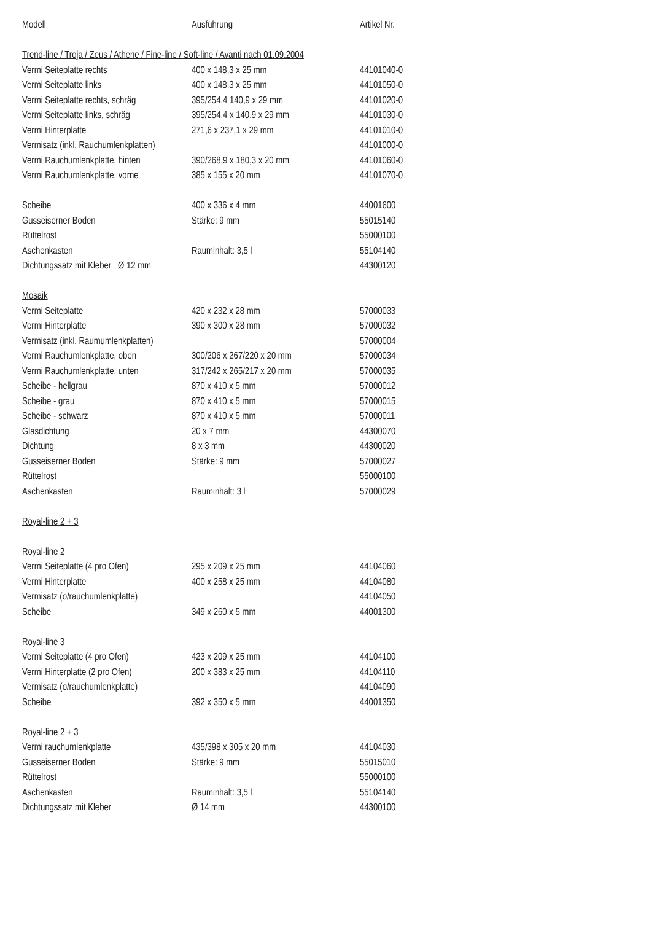| Modell | Ausführung | Artikel Nr. |
| --- | --- | --- |
| Trend-line / Troja / Zeus / Athene / Fine-line / Soft-line / Avanti nach 01.09.2004 | | |
| Vermi Seiteplatte rechts | 400 x 148,3 x 25 mm | 44101040-0 |
| Vermi Seiteplatte links | 400 x 148,3 x 25 mm | 44101050-0 |
| Vermi Seiteplatte rechts, schräg | 395/254,4 140,9 x 29 mm | 44101020-0 |
| Vermi Seiteplatte links, schräg | 395/254,4 x 140,9 x 29 mm | 44101030-0 |
| Vermi Hinterplatte | 271,6 x 237,1 x 29 mm | 44101010-0 |
| Vermisatz (inkl. Rauchumlenkplatten) | | 44101000-0 |
| Vermi Rauchumlenkplatte, hinten | 390/268,9 x 180,3 x 20 mm | 44101060-0 |
| Vermi Rauchumlenkplatte, vorne | 385 x 155 x 20 mm | 44101070-0 |
| Scheibe | 400 x 336 x 4 mm | 44001600 |
| Gusseiserner Boden | Stärke: 9 mm | 55015140 |
| Rüttelrost | | 55000100 |
| Aschenkasten | Rauminhalt: 3,5 l | 55104140 |
| Dichtungssatz mit Kleber Ø 12 mm | | 44300120 |
| Mosaik | | |
| Vermi Seiteplatte | 420 x 232 x 28 mm | 57000033 |
| Vermi Hinterplatte | 390 x 300 x 28 mm | 57000032 |
| Vermisatz (inkl. Raumumlenkplatten) | | 57000004 |
| Vermi Rauchumlenkplatte, oben | 300/206 x 267/220 x 20 mm | 57000034 |
| Vermi Rauchumlenkplatte, unten | 317/242 x 265/217 x 20 mm | 57000035 |
| Scheibe - hellgrau | 870 x 410 x 5 mm | 57000012 |
| Scheibe - grau | 870 x 410 x 5 mm | 57000015 |
| Scheibe - schwarz | 870 x 410 x 5 mm | 57000011 |
| Glasdichtung | 20 x 7 mm | 44300070 |
| Dichtung | 8 x 3 mm | 44300020 |
| Gusseiserner Boden | Stärke: 9 mm | 57000027 |
| Rüttelrost | | 55000100 |
| Aschenkasten | Rauminhalt: 3 l | 57000029 |
| Royal-line 2 + 3 | | |
| Royal-line 2 | | |
| Vermi Seiteplatte (4 pro Ofen) | 295 x 209 x 25 mm | 44104060 |
| Vermi Hinterplatte | 400 x 258 x 25 mm | 44104080 |
| Vermisatz (o/rauchumlenkplatte) | | 44104050 |
| Scheibe | 349 x 260 x 5 mm | 44001300 |
| Royal-line 3 | | |
| Vermi Seiteplatte (4 pro Ofen) | 423 x 209 x 25 mm | 44104100 |
| Vermi Hinterplatte (2 pro Ofen) | 200 x 383 x 25 mm | 44104110 |
| Vermisatz (o/rauchumlenkplatte) | | 44104090 |
| Scheibe | 392 x 350 x 5 mm | 44001350 |
| Royal-line 2 + 3 | | |
| Vermi rauchumlenkplatte | 435/398 x 305 x 20 mm | 44104030 |
| Gusseiserner Boden | Stärke: 9 mm | 55015010 |
| Rüttelrost | | 55000100 |
| Aschenkasten | Rauminhalt: 3,5 l | 55104140 |
| Dichtungssatz mit Kleber | Ø 14 mm | 44300100 |